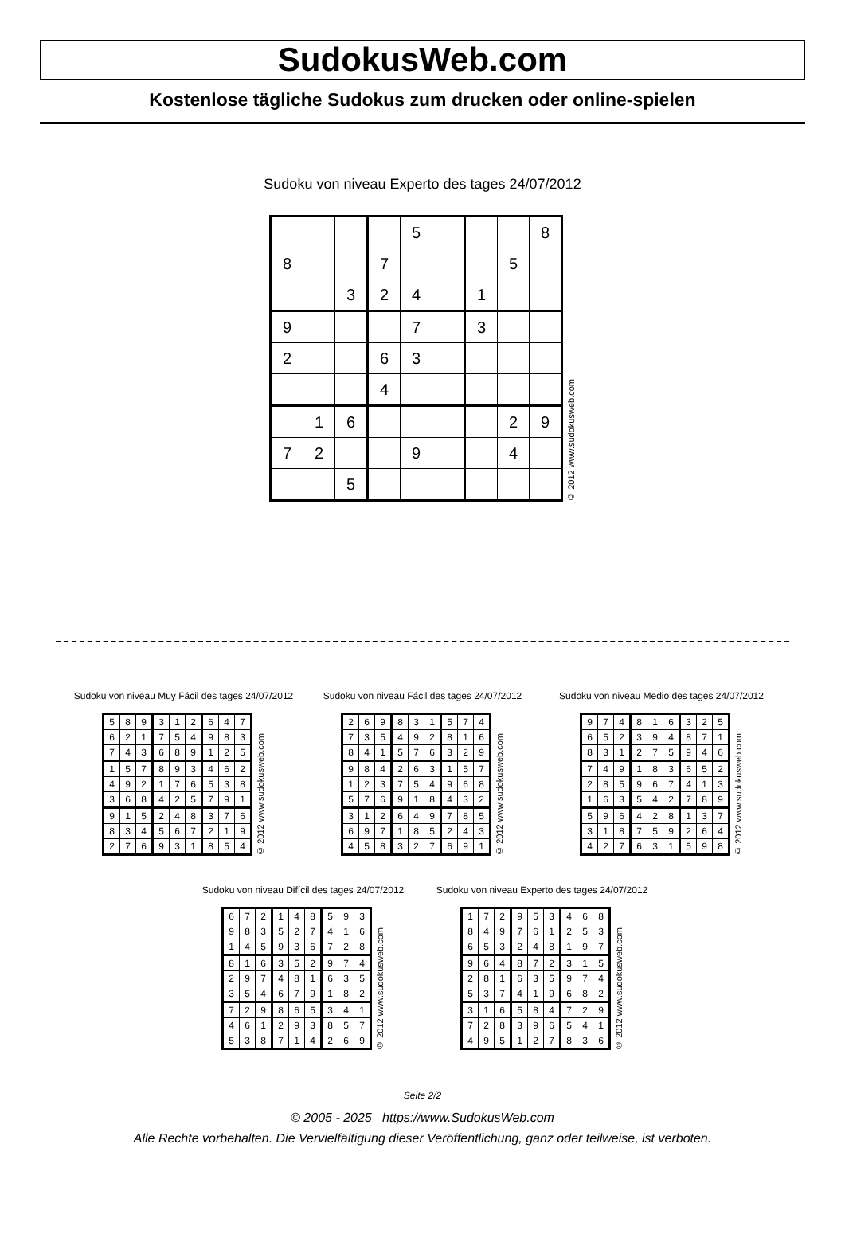SudokusWeb.com
Kostenlose tägliche Sudokus zum drucken oder online-spielen
Sudoku von niveau Experto des tages 24/07/2012
| | | | | 5 | | | | 8 |
| 8 | | | 7 | | | | 5 | |
| | | 3 | 2 | 4 | | 1 | | |
| 9 | | | | 7 | | 3 | | |
| 2 | | | 6 | 3 | | | | |
| | | | 4 | | | | | |
| | 1 | 6 | | | | | 2 | 9 |
| 7 | 2 | | | 9 | | | 4 | |
| | | 5 | | | | | | |
© 2012 www.sudokusweb.com
Sudoku von niveau Muy Fácil des tages 24/07/2012
| 5 | 8 | 9 | 3 | 1 | 2 | 6 | 4 | 7 |
| 6 | 2 | 1 | 7 | 5 | 4 | 9 | 8 | 3 |
| 7 | 4 | 3 | 6 | 8 | 9 | 1 | 2 | 5 |
| 1 | 5 | 7 | 8 | 9 | 3 | 4 | 6 | 2 |
| 4 | 9 | 2 | 1 | 7 | 6 | 5 | 3 | 8 |
| 3 | 6 | 8 | 4 | 2 | 5 | 7 | 9 | 1 |
| 9 | 1 | 5 | 2 | 4 | 8 | 3 | 7 | 6 |
| 8 | 3 | 4 | 5 | 6 | 7 | 2 | 1 | 9 |
| 2 | 7 | 6 | 9 | 3 | 1 | 8 | 5 | 4 |
© 2012 www.sudokusweb.com
Sudoku von niveau Fácil des tages 24/07/2012
| 2 | 6 | 9 | 8 | 3 | 1 | 5 | 7 | 4 |
| 7 | 3 | 5 | 4 | 9 | 2 | 8 | 1 | 6 |
| 8 | 4 | 1 | 5 | 7 | 6 | 3 | 2 | 9 |
| 9 | 8 | 4 | 2 | 6 | 3 | 1 | 5 | 7 |
| 1 | 2 | 3 | 7 | 5 | 4 | 9 | 6 | 8 |
| 5 | 7 | 6 | 9 | 1 | 8 | 4 | 3 | 2 |
| 3 | 1 | 2 | 6 | 4 | 9 | 7 | 8 | 5 |
| 6 | 9 | 7 | 1 | 8 | 5 | 2 | 4 | 3 |
| 4 | 5 | 8 | 3 | 2 | 7 | 6 | 9 | 1 |
© 2012 www.sudokusweb.com
Sudoku von niveau Medio des tages 24/07/2012
| 9 | 7 | 4 | 8 | 1 | 6 | 3 | 2 | 5 |
| 6 | 5 | 2 | 3 | 9 | 4 | 8 | 7 | 1 |
| 8 | 3 | 1 | 2 | 7 | 5 | 9 | 4 | 6 |
| 7 | 4 | 9 | 1 | 8 | 3 | 6 | 5 | 2 |
| 2 | 8 | 5 | 9 | 6 | 7 | 4 | 1 | 3 |
| 1 | 6 | 3 | 5 | 4 | 2 | 7 | 8 | 9 |
| 5 | 9 | 6 | 4 | 2 | 8 | 1 | 3 | 7 |
| 3 | 1 | 8 | 7 | 5 | 9 | 2 | 6 | 4 |
| 4 | 2 | 7 | 6 | 3 | 1 | 5 | 9 | 8 |
© 2012 www.sudokusweb.com
Sudoku von niveau Difícil des tages 24/07/2012
| 6 | 7 | 2 | 1 | 4 | 8 | 5 | 9 | 3 |
| 9 | 8 | 3 | 5 | 2 | 7 | 4 | 1 | 6 |
| 1 | 4 | 5 | 9 | 3 | 6 | 7 | 2 | 8 |
| 8 | 1 | 6 | 3 | 5 | 2 | 9 | 7 | 4 |
| 2 | 9 | 7 | 4 | 8 | 1 | 6 | 3 | 5 |
| 3 | 5 | 4 | 6 | 7 | 9 | 1 | 8 | 2 |
| 7 | 2 | 9 | 8 | 6 | 5 | 3 | 4 | 1 |
| 4 | 6 | 1 | 2 | 9 | 3 | 8 | 5 | 7 |
| 5 | 3 | 8 | 7 | 1 | 4 | 2 | 6 | 9 |
© 2012 www.sudokusweb.com
Sudoku von niveau Experto des tages 24/07/2012
| 1 | 7 | 2 | 9 | 5 | 3 | 4 | 6 | 8 |
| 8 | 4 | 9 | 7 | 6 | 1 | 2 | 5 | 3 |
| 6 | 5 | 3 | 2 | 4 | 8 | 1 | 9 | 7 |
| 9 | 6 | 4 | 8 | 7 | 2 | 3 | 1 | 5 |
| 2 | 8 | 1 | 6 | 3 | 5 | 9 | 7 | 4 |
| 5 | 3 | 7 | 4 | 1 | 9 | 6 | 8 | 2 |
| 3 | 1 | 6 | 5 | 8 | 4 | 7 | 2 | 9 |
| 7 | 2 | 8 | 3 | 9 | 6 | 5 | 4 | 1 |
| 4 | 9 | 5 | 1 | 2 | 7 | 8 | 3 | 6 |
© 2012 www.sudokusweb.com
Seite 2/2
© 2005 - 2025 https://www.SudokusWeb.com
Alle Rechte vorbehalten. Die Vervielfältigung dieser Veröffentlichung, ganz oder teilweise, ist verboten.